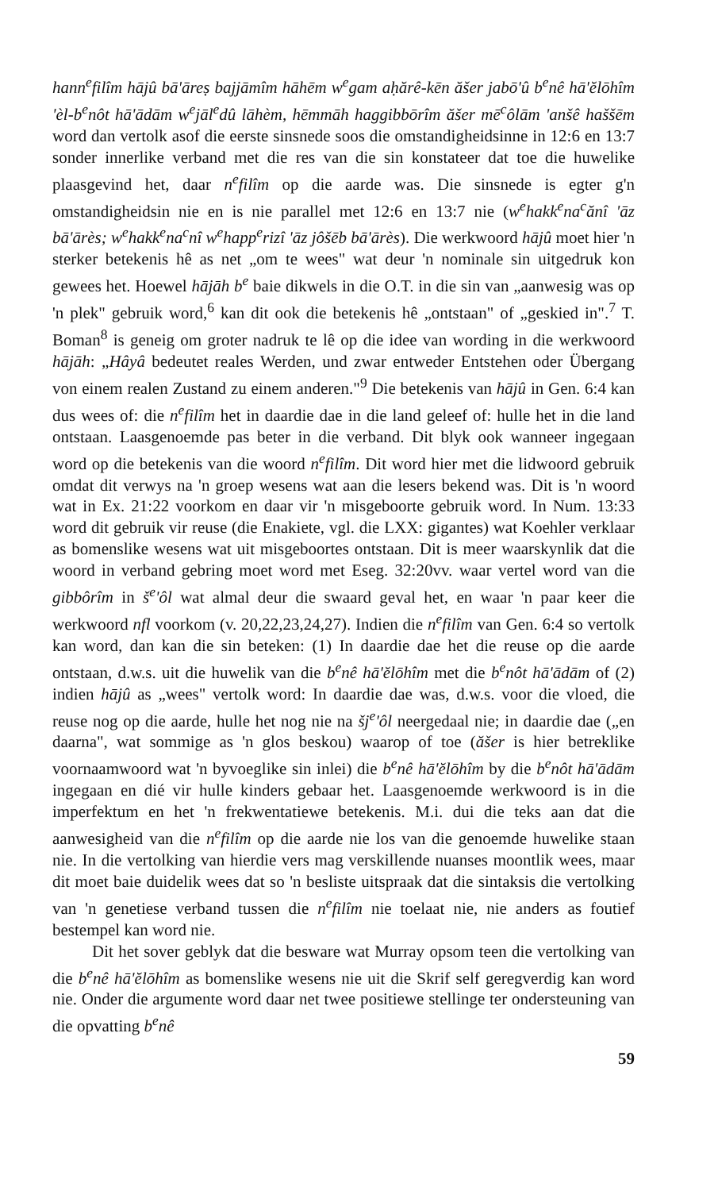hann<sup>e</sup>filîm hājû bā'āreṣ bajjāmîm hāhēm w<sup>e</sup>gam aḥărê-kēn ăšer jabō'û b<sup>e</sup>nê hā'ĕlōhîm 'èl-b<sup>e</sup>nôt hā'ādām w<sup>e</sup>jāl<sup>e</sup>dû lāhèm, hēmmāh haggibbōrîm ăšer mē<sup>c</sup>ôlām 'anšê haššēm word dan vertolk asof die eerste sinsnede soos die omstandigheidsinne in 12:6 en 13:7 sonder innerlike verband met die res van die sin konstateer dat toe die huwelike plaasgevind het, daar n<sup>e</sup>filîm op die aarde was. Die sinsnede is egter g'n omstandigheidsin nie en is nie parallel met 12:6 en 13:7 nie (w<sup>e</sup>hakk<sup>e</sup>na<sup>c</sup>ănî 'āz bā'ārès; w<sup>e</sup>hakk<sup>e</sup>na<sup>c</sup>nî w<sup>e</sup>happ<sup>e</sup>rizî 'āz jôšēb bā'ārès). Die werkwoord hājû moet hier 'n sterker betekenis hê as net „om te wees" wat deur 'n nominale sin uitgedruk kon gewees het. Hoewel hājāh b<sup>e</sup> baie dikwels in die O.T. in die sin van „aanwesig was op 'n plek" gebruik word,<sup>6</sup> kan dit ook die betekenis hê „ontstaan" of „geskied in".<sup>7</sup> T. Boman<sup>8</sup> is geneig om groter nadruk te lê op die idee van wording in die werkwoord hājāh: „Hâyâ bedeutet reales Werden, und zwar entweder Entstehen oder Übergang von einem realen Zustand zu einem anderen."<sup>9</sup> Die betekenis van hājû in Gen. 6:4 kan dus wees of: die n<sup>e</sup>filîm het in daardie dae in die land geleef of: hulle het in die land ontstaan. Laasgenoemde pas beter in die verband. Dit blyk ook wanneer ingegaan word op die betekenis van die woord n<sup>e</sup>filîm. Dit word hier met die lidwoord gebruik omdat dit verwys na 'n groep wesens wat aan die lesers bekend was. Dit is 'n woord wat in Ex. 21:22 voorkom en daar vir 'n misgeboorte gebruik word. In Num. 13:33 word dit gebruik vir reuse (die Enakiete, vgl. die LXX: gigantes) wat Koehler verklaar as bomenslike wesens wat uit misgeboortes ontstaan. Dit is meer waarskynlik dat die woord in verband gebring moet word met Eseg. 32:20vv. waar vertel word van die gibbôrîm in š<sup>e</sup>'ôl wat almal deur die swaard geval het, en waar 'n paar keer die werkwoord nfl voorkom (v. 20,22,23,24,27). Indien die n<sup>e</sup>filîm van Gen. 6:4 so vertolk kan word, dan kan die sin beteken: (1) In daardie dae het die reuse op die aarde ontstaan, d.w.s. uit die huwelik van die b<sup>e</sup>nê hā'ĕlōhîm met die b<sup>e</sup>nôt hā'ādām of (2) indien hājû as „wees" vertolk word: In daardie dae was, d.w.s. voor die vloed, die reuse nog op die aarde, hulle het nog nie na šj<sup>e</sup>'ôl neergedaal nie; in daardie dae („en daarna", wat sommige as 'n glos beskou) waarop of toe (ăšer is hier betreklike voornaamwoord wat 'n byvoeglike sin inlei) die b<sup>e</sup>nê hā'ĕlōhîm by die b<sup>e</sup>nôt hā'ādām ingegaan en dié vir hulle kinders gebaar het. Laasgenoemde werkwoord is in die imperfektum en het 'n frekwentatiewe betekenis. M.i. dui die teks aan dat die aanwesigheid van die n<sup>e</sup>filîm op die aarde nie los van die genoemde huwelike staan nie. In die vertolking van hierdie vers mag verskillende nuanses moontlik wees, maar dit moet baie duidelik wees dat so 'n besliste uitspraak dat die sintaksis die vertolking van 'n genetiese verband tussen die n<sup>e</sup>filîm nie toelaat nie, nie anders as foutief bestempel kan word nie.
Dit het sover geblyk dat die besware wat Murray opsom teen die vertolking van die b<sup>e</sup>nê hā'ĕlōhîm as bomenslike wesens nie uit die Skrif self geregverdig kan word nie. Onder die argumente word daar net twee positiewe stellinge ter ondersteuning van die opvatting b<sup>e</sup>nê
59